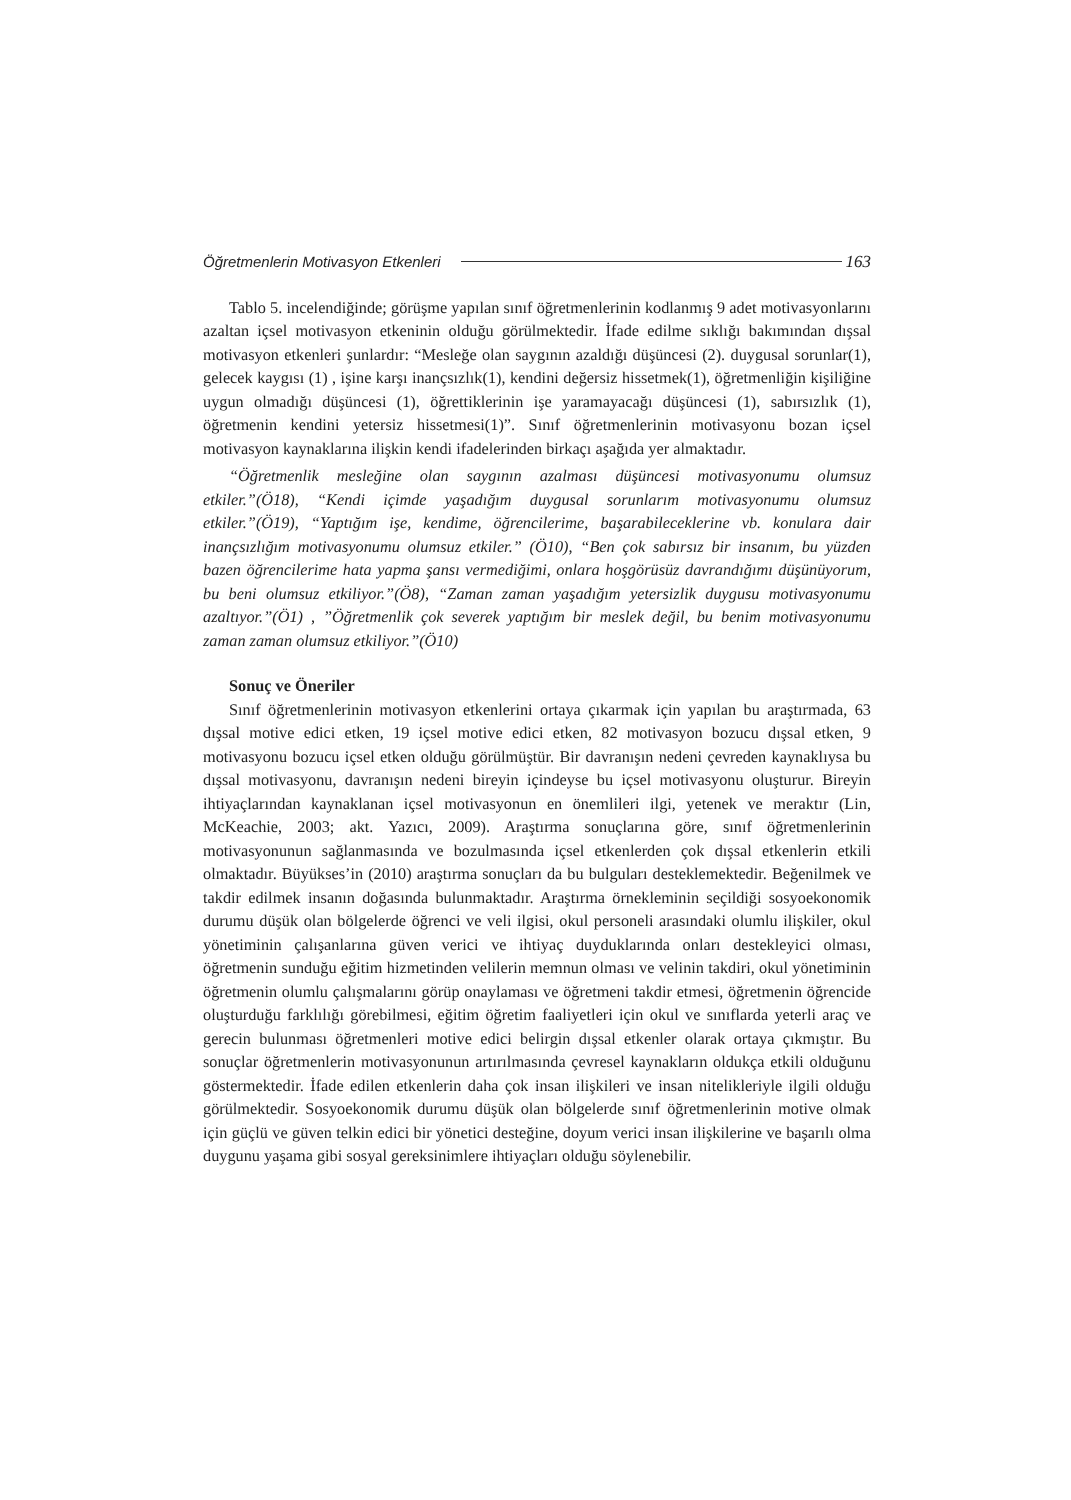Öğretmenlerin Motivasyon Etkenleri 163
Tablo 5. incelendiğinde; görüşme yapılan sınıf öğretmenlerinin kodlanmış 9 adet motivasyonlarını azaltan içsel motivasyon etkeninin olduğu görülmektedir. İfade edilme sıklığı bakımından dışsal motivasyon etkenleri şunlardır: “Mesleğe olan saygının azaldığı düşüncesi (2). duygusal sorunlar(1), gelecek kaygısı (1) , işine karşı inançsızlık(1), kendini değersiz hissetmek(1), öğretmenliğin kişiliğine uygun olmadığı düşüncesi (1), öğrettiklerinin işe yaramayacağı düşüncesi (1), sabırsızlık (1), öğretmenin kendini yetersiz hissetmesi(1)”. Sınıf öğretmenlerinin motivasyonu bozan içsel motivasyon kaynaklarına ilişkin kendi ifadelerinden birkaçı aşağıda yer almaktadır.
“Öğretmenlik mesleğine olan saygının azalması düşüncesi motivasyonumu olumsuz etkiler.”(Ö18), “Kendi içimde yaşadığım duygusal sorunlarım motivasyonumu olumsuz etkiler.”(Ö19), “Yaptığım işe, kendime, öğrencilerime, başarabileceklerine vb. konulara dair inançsızlığım motivasyonumu olumsuz etkiler.” (Ö10), “Ben çok sabırsız bir insanım, bu yüzden bazen öğrencilerime hata yapma şansı vermediğimi, onlara hoşgörüsüz davrandığımı düşünüyorum, bu beni olumsuz etkiliyor.”(Ö8), “Zaman zaman yaşadığım yetersizlik duygusu motivasyonumu azaltıyor.”(Ö1) , ”Öğretmenlik çok severek yaptığım bir meslek değil, bu benim motivasyonumu zaman zaman olumsuz etkiliyor.”(Ö10)
Sonuç ve Öneriler
Sınıf öğretmenlerinin motivasyon etkenlerini ortaya çıkarmak için yapılan bu araştırmada, 63 dışsal motive edici etken, 19 içsel motive edici etken, 82 motivasyon bozucu dışsal etken, 9 motivasyonu bozucu içsel etken olduğu görülmüştür. Bir davranışın nedeni çevreden kaynaklıysa bu dışsal motivasyonu, davranışın nedeni bireyin içindeyse bu içsel motivasyonu oluşturur. Bireyin ihtiyaçlarından kaynaklanan içsel motivasyonun en önemlileri ilgi, yetenek ve meraktır (Lin, McKeachie, 2003; akt. Yazıcı, 2009). Araştırma sonuçlarına göre, sınıf öğretmenlerinin motivasyonunun sağlanmasında ve bozulmasında içsel etkenlerden çok dışsal etkenlerin etkili olmaktadır. Büyükses’in (2010) araştırma sonuçları da bu bulguları desteklemektedir. Beğenilmek ve takdir edilmek insanın doğasında bulunmaktadır. Araştırma örnekleminin seçildiği sosyoekonomik durumu düşük olan bölgelerde öğrenci ve veli ilgisi, okul personeli arasındaki olumlu ilişkiler, okul yönetiminin çalışanlarına güven verici ve ihtiyaç duyduklarında onları destekleyici olması, öğretmenin sunduğu eğitim hizmetinden velilerin memnun olması ve velinin takdiri, okul yönetiminin öğretmenin olumlu çalışmalarını görüp onaylaması ve öğretmeni takdir etmesi, öğretmenin öğrencide oluşturduğu farklılığı görebilmesi, eğitim öğretim faaliyetleri için okul ve sınıflarda yeterli araç ve gerecin bulunması öğretmenleri motive edici belirgin dışsal etkenler olarak ortaya çıkmıştır. Bu sonuçlar öğretmenlerin motivasyonunun artırılmasında çevresel kaynakların oldukça etkili olduğunu göstermektedir. İfade edilen etkenlerin daha çok insan ilişkileri ve insan nitelikleriyle ilgili olduğu görülmektedir. Sosyoekonomik durumu düşük olan bölgelerde sınıf öğretmenlerinin motive olmak için güçlü ve güven telkin edici bir yönetici desteğine, doyum verici insan ilişkilerine ve başarılı olma duygunu yaşama gibi sosyal gereksinimlere ihtiyaçları olduğu söylenebilir.